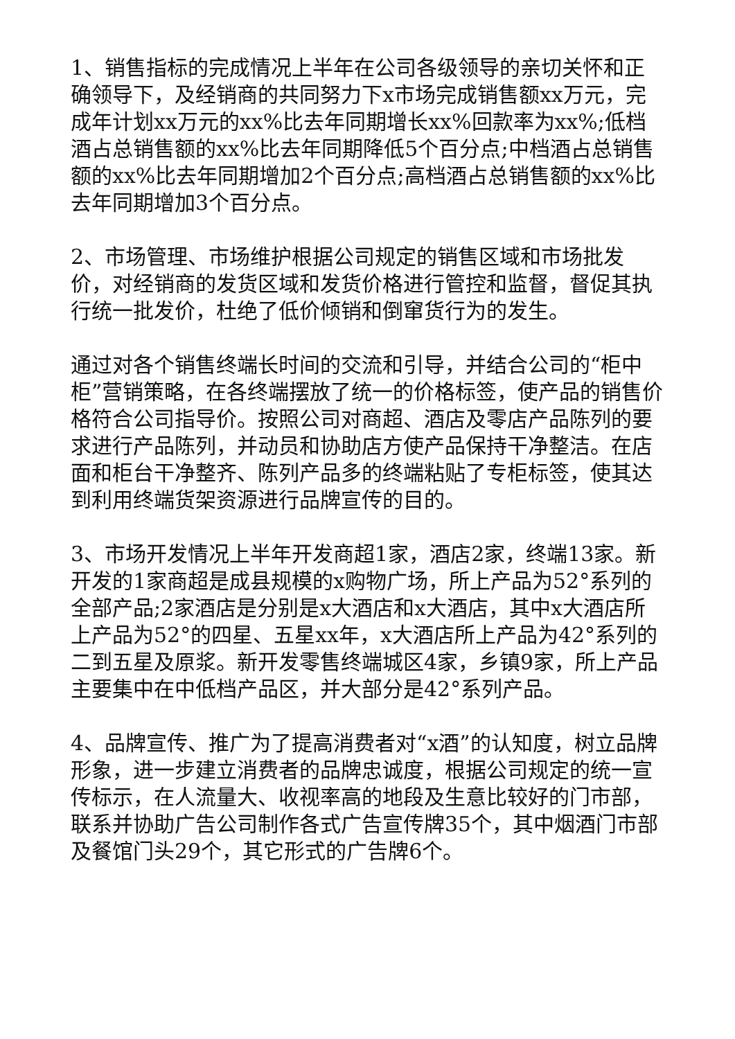1、销售指标的完成情况上半年在公司各级领导的亲切关怀和正确领导下，及经销商的共同努力下x市场完成销售额xx万元，完成年计划xx万元的xx%比去年同期增长xx%回款率为xx%;低档酒占总销售额的xx%比去年同期降低5个百分点;中档酒占总销售额的xx%比去年同期增加2个百分点;高档酒占总销售额的xx%比去年同期增加3个百分点。
2、市场管理、市场维护根据公司规定的销售区域和市场批发价，对经销商的发货区域和发货价格进行管控和监督，督促其执行统一批发价，杜绝了低价倾销和倒窜货行为的发生。
通过对各个销售终端长时间的交流和引导，并结合公司的“柜中柜”营销策略，在各终端摆放了统一的价格标签，使产品的销售价格符合公司指导价。按照公司对商超、酒店及零店产品陈列的要求进行产品陈列，并动员和协助店方使产品保持干净整洁。在店面和柜台干净整齐、陈列产品多的终端粘贴了专柜标签，使其达到利用终端货架资源进行品牌宣传的目的。
3、市场开发情况上半年开发商超1家，酒店2家，终端13家。新开发的1家商超是成县规模的x购物广场，所上产品为52°系列的全部产品;2家酒店是分别是x大酒店和x大酒店，其中x大酒店所上产品为52°的四星、五星xx年，x大酒店所上产品为42°系列的二到五星及原浆。新开发零售终端城区4家，乡镇9家，所上产品主要集中在中低档产品区，并大部分是42°系列产品。
4、品牌宣传、推广为了提高消费者对“x酒”的认知度，树立品牌形象，进一步建立消费者的品牌忠诚度，根据公司规定的统一宣传标示，在人流量大、收视率高的地段及生意比较好的门市部，联系并协助广告公司制作各式广告宣传牌35个，其中烟酒门市部及餐馆门头29个，其它形式的广告牌6个。